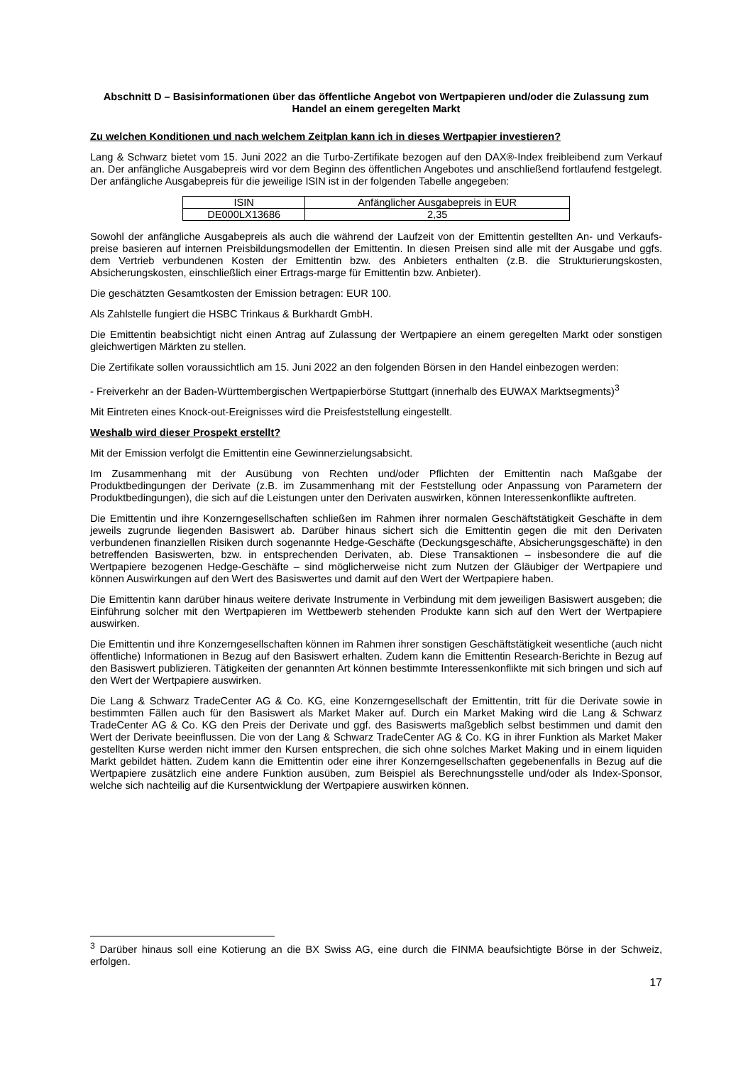Abschnitt D – Basisinformationen über das öffentliche Angebot von Wertpapieren und/oder die Zulassung zum Handel an einem geregelten Markt
Zu welchen Konditionen und nach welchem Zeitplan kann ich in dieses Wertpapier investieren?
Lang & Schwarz bietet vom 15. Juni 2022 an die Turbo-Zertifikate bezogen auf den DAX®-Index freibleibend zum Verkauf an. Der anfängliche Ausgabepreis wird vor dem Beginn des öffentlichen Angebotes und anschließend fortlaufend festgelegt. Der anfängliche Ausgabepreis für die jeweilige ISIN ist in der folgenden Tabelle angegeben:
| ISIN | Anfänglicher Ausgabepreis in EUR |
| DE000LX13686 | 2,35 |
Sowohl der anfängliche Ausgabepreis als auch die während der Laufzeit von der Emittentin gestellten An- und Verkaufs-preise basieren auf internen Preisbildungsmodellen der Emittentin. In diesen Preisen sind alle mit der Ausgabe und ggfs. dem Vertrieb verbundenen Kosten der Emittentin bzw. des Anbieters enthalten (z.B. die Strukturierungskosten, Absicherungskosten, einschließlich einer Ertrags-marge für Emittentin bzw. Anbieter).
Die geschätzten Gesamtkosten der Emission betragen: EUR 100.
Als Zahlstelle fungiert die HSBC Trinkaus & Burkhardt GmbH.
Die Emittentin beabsichtigt nicht einen Antrag auf Zulassung der Wertpapiere an einem geregelten Markt oder sonstigen gleichwertigen Märkten zu stellen.
Die Zertifikate sollen voraussichtlich am 15. Juni 2022 an den folgenden Börsen in den Handel einbezogen werden:
- Freiverkehr an der Baden-Württembergischen Wertpapierbörse Stuttgart (innerhalb des EUWAX Marktsegments)<sup>3</sup>
Mit Eintreten eines Knock-out-Ereignisses wird die Preisfeststellung eingestellt.
Weshalb wird dieser Prospekt erstellt?
Mit der Emission verfolgt die Emittentin eine Gewinnerzielungsabsicht.
Im Zusammenhang mit der Ausübung von Rechten und/oder Pflichten der Emittentin nach Maßgabe der Produktbedingungen der Derivate (z.B. im Zusammenhang mit der Feststellung oder Anpassung von Parametern der Produktbedingungen), die sich auf die Leistungen unter den Derivaten auswirken, können Interessenkonflikte auftreten.
Die Emittentin und ihre Konzerngesellschaften schließen im Rahmen ihrer normalen Geschäftstätigkeit Geschäfte in dem jeweils zugrunde liegenden Basiswert ab. Darüber hinaus sichert sich die Emittentin gegen die mit den Derivaten verbundenen finanziellen Risiken durch sogenannte Hedge-Geschäfte (Deckungsgeschäfte, Absicherungsgeschäfte) in den betreffenden Basiswerten, bzw. in entsprechenden Derivaten, ab. Diese Transaktionen – insbesondere die auf die Wertpapiere bezogenen Hedge-Geschäfte – sind möglicherweise nicht zum Nutzen der Gläubiger der Wertpapiere und können Auswirkungen auf den Wert des Basiswertes und damit auf den Wert der Wertpapiere haben.
Die Emittentin kann darüber hinaus weitere derivate Instrumente in Verbindung mit dem jeweiligen Basiswert ausgeben; die Einführung solcher mit den Wertpapieren im Wettbewerb stehenden Produkte kann sich auf den Wert der Wertpapiere auswirken.
Die Emittentin und ihre Konzerngesellschaften können im Rahmen ihrer sonstigen Geschäftstätigkeit wesentliche (auch nicht öffentliche) Informationen in Bezug auf den Basiswert erhalten. Zudem kann die Emittentin Research-Berichte in Bezug auf den Basiswert publizieren. Tätigkeiten der genannten Art können bestimmte Interessenkonflikte mit sich bringen und sich auf den Wert der Wertpapiere auswirken.
Die Lang & Schwarz TradeCenter AG & Co. KG, eine Konzerngesellschaft der Emittentin, tritt für die Derivate sowie in bestimmten Fällen auch für den Basiswert als Market Maker auf. Durch ein Market Making wird die Lang & Schwarz TradeCenter AG & Co. KG den Preis der Derivate und ggf. des Basiswerts maßgeblich selbst bestimmen und damit den Wert der Derivate beeinflussen. Die von der Lang & Schwarz TradeCenter AG & Co. KG in ihrer Funktion als Market Maker gestellten Kurse werden nicht immer den Kursen entsprechen, die sich ohne solches Market Making und in einem liquiden Markt gebildet hätten. Zudem kann die Emittentin oder eine ihrer Konzerngesellschaften gegebenenfalls in Bezug auf die Wertpapiere zusätzlich eine andere Funktion ausüben, zum Beispiel als Berechnungsstelle und/oder als Index-Sponsor, welche sich nachteilig auf die Kursentwicklung der Wertpapiere auswirken können.
<sup>3</sup> Darüber hinaus soll eine Kotierung an die BX Swiss AG, eine durch die FINMA beaufsichtigte Börse in der Schweiz, erfolgen.
17